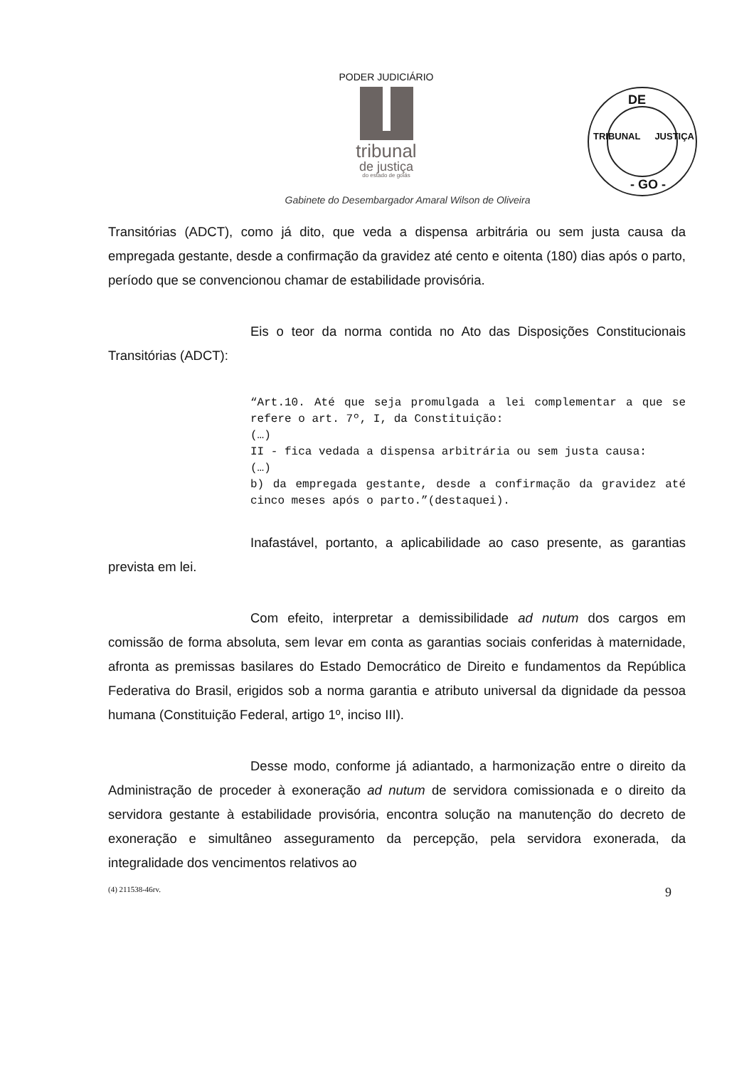PODER JUDICIÁRIO
tribunal
de justiça
do estado de goiás
DE
- GO -
TRIBUNAL JUSTIÇA
Gabinete do Desembargador Amaral Wilson de Oliveira
Transitórias (ADCT), como já dito, que veda a dispensa arbitrária ou sem justa causa da empregada gestante, desde a confirmação da gravidez até cento e oitenta (180) dias após o parto, período que se convencionou chamar de estabilidade provisória.
Eis o teor da norma contida no Ato das Disposições Constitucionais Transitórias (ADCT):
“Art.10. Até que seja promulgada a lei complementar a que se refere o art. 7º, I, da Constituição:
(…)
II - fica vedada a dispensa arbitrária ou sem justa causa:
(…)
b) da empregada gestante, desde a confirmação da gravidez até cinco meses após o parto.”(destaquei).
Inafastável, portanto, a aplicabilidade ao caso presente, as garantias prevista em lei.
Com efeito, interpretar a demissibilidade ad nutum dos cargos em comissão de forma absoluta, sem levar em conta as garantias sociais conferidas à maternidade, afronta as premissas basilares do Estado Democrático de Direito e fundamentos da República Federativa do Brasil, erigidos sob a norma garantia e atributo universal da dignidade da pessoa humana (Constituição Federal, artigo 1º, inciso III).
Desse modo, conforme já adiantado, a harmonização entre o direito da Administração de proceder à exoneração ad nutum de servidora comissionada e o direito da servidora gestante à estabilidade provisória, encontra solução na manutenção do decreto de exoneração e simultâneo asseguramento da percepção, pela servidora exonerada, da integralidade dos vencimentos relativos ao
(4) 211538-46rv. 9